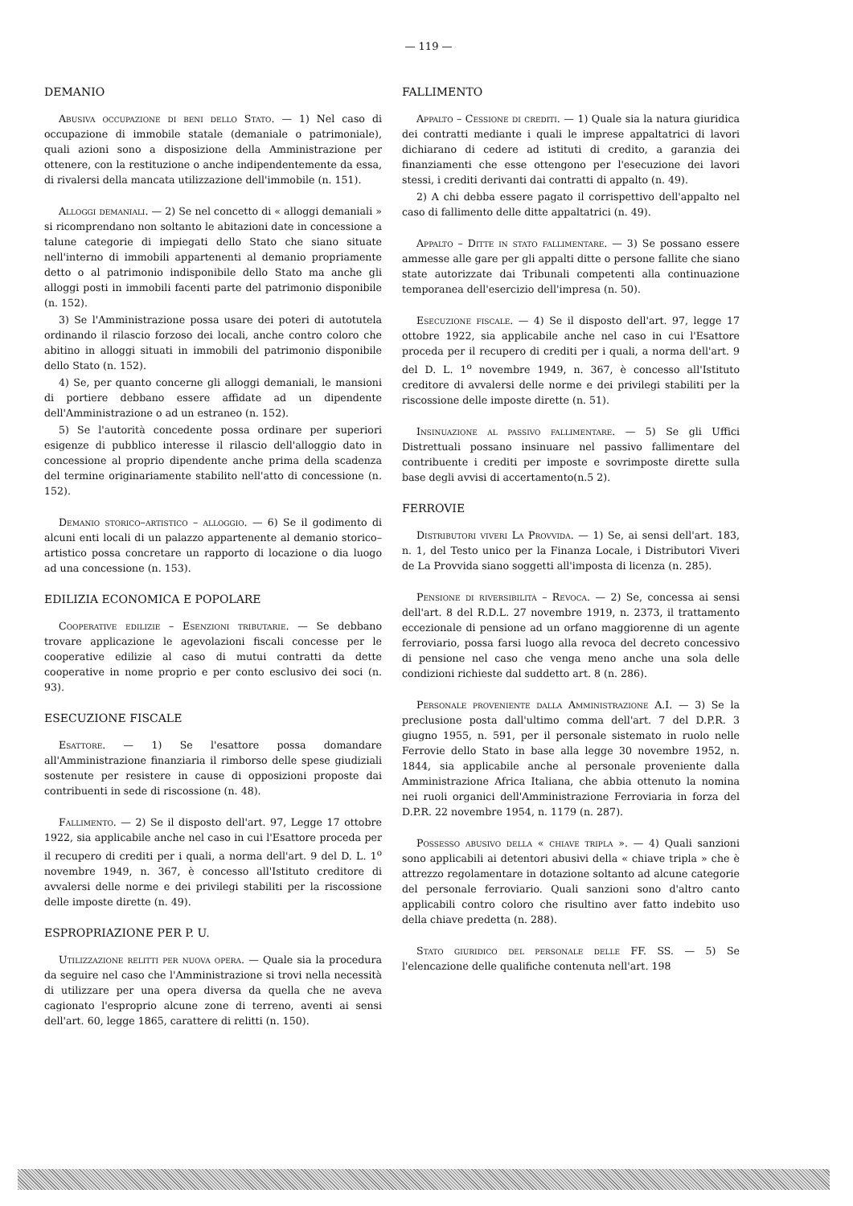— 119 —
DEMANIO
Abusiva occupazione di beni dello Stato. — 1) Nel caso di occupazione di immobile statale (demaniale o patrimoniale), quali azioni sono a disposizione della Amministrazione per ottenere, con la restituzione o anche indipendentemente da essa, di rivalersi della mancata utilizzazione dell'immobile (n. 151).
Alloggi demaniali. — 2) Se nel concetto di « alloggi demaniali » si ricomprendano non soltanto le abitazioni date in concessione a talune categorie di impiegati dello Stato che siano situate nell'interno di immobili appartenenti al demanio propriamente detto o al patrimonio indisponibile dello Stato ma anche gli alloggi posti in immobili facenti parte del patrimonio disponibile (n. 152).
3) Se l'Amministrazione possa usare dei poteri di autotutela ordinando il rilascio forzoso dei locali, anche contro coloro che abitino in alloggi situati in immobili del patrimonio disponibile dello Stato (n. 152).
4) Se, per quanto concerne gli alloggi demaniali, le mansioni di portiere debbano essere affidate ad un dipendente dell'Amministrazione o ad un estraneo (n. 152).
5) Se l'autorità concedente possa ordinare per superiori esigenze di pubblico interesse il rilascio dell'alloggio dato in concessione al proprio dipendente anche prima della scadenza del termine originariamente stabilito nell'atto di concessione (n. 152).
Demanio storico–artistico – alloggio. — 6) Se il godimento di alcuni enti locali di un palazzo appartenente al demanio storico–artistico possa concretare un rapporto di locazione o dia luogo ad una concessione (n. 153).
EDILIZIA ECONOMICA E POPOLARE
Cooperative edilizie – Esenzioni tributarie. — Se debbano trovare applicazione le agevolazioni fiscali concesse per le cooperative edilizie al caso di mutui contratti da dette cooperative in nome proprio e per conto esclusivo dei soci (n. 93).
ESECUZIONE FISCALE
Esattore. — 1) Se l'esattore possa domandare all'Amministrazione finanziaria il rimborso delle spese giudiziali sostenute per resistere in cause di opposizioni proposte dai contribuenti in sede di riscossione (n. 48).
Fallimento. — 2) Se il disposto dell'art. 97, Legge 17 ottobre 1922, sia applicabile anche nel caso in cui l'Esattore proceda per il recupero di crediti per i quali, a norma dell'art. 9 del D. L. 1<sup>o</sup> novembre 1949, n. 367, è concesso all'Istituto creditore di avvalersi delle norme e dei privilegi stabiliti per la riscossione delle imposte dirette (n. 49).
ESPROPRIAZIONE PER P. U.
Utilizzazione relitti per nuova opera. — Quale sia la procedura da seguire nel caso che l'Amministrazione si trovi nella necessità di utilizzare per una opera diversa da quella che ne aveva cagionato l'esproprio alcune zone di terreno, aventi ai sensi dell'art. 60, legge 1865, carattere di relitti (n. 150).
FALLIMENTO
Appalto – Cessione di crediti. — 1) Quale sia la natura giuridica dei contratti mediante i quali le imprese appaltatrici di lavori dichiarano di cedere ad istituti di credito, a garanzia dei finanziamenti che esse ottengono per l'esecuzione dei lavori stessi, i crediti derivanti dai contratti di appalto (n. 49).
2) A chi debba essere pagato il corrispettivo dell'appalto nel caso di fallimento delle ditte appaltatrici (n. 49).
Appalto – Ditte in stato fallimentare. — 3) Se possano essere ammesse alle gare per gli appalti ditte o persone fallite che siano state autorizzate dai Tribunali competenti alla continuazione temporanea dell'esercizio dell'impresa (n. 50).
Esecuzione fiscale. — 4) Se il disposto dell'art. 97, legge 17 ottobre 1922, sia applicabile anche nel caso in cui l'Esattore proceda per il recupero di crediti per i quali, a norma dell'art. 9 del D. L. 1<sup>o</sup> novembre 1949, n. 367, è concesso all'Istituto creditore di avvalersi delle norme e dei privilegi stabiliti per la riscossione delle imposte dirette (n. 51).
Insinuazione al passivo fallimentare. — 5) Se gli Uffici Distrettuali possano insinuare nel passivo fallimentare del contribuente i crediti per imposte e sovrimposte dirette sulla base degli avvisi di accertamento(n.5 2).
FERROVIE
Distributori viveri La Provvida. — 1) Se, ai sensi dell'art. 183, n. 1, del Testo unico per la Finanza Locale, i Distributori Viveri de La Provvida siano soggetti all'imposta di licenza (n. 285).
Pensione di riversibilità – Revoca. — 2) Se, concessa ai sensi dell'art. 8 del R.D.L. 27 novembre 1919, n. 2373, il trattamento eccezionale di pensione ad un orfano maggiorenne di un agente ferroviario, possa farsi luogo alla revoca del decreto concessivo di pensione nel caso che venga meno anche una sola delle condizioni richieste dal suddetto art. 8 (n. 286).
Personale proveniente dalla Amministrazione A.I. — 3) Se la preclusione posta dall'ultimo comma dell'art. 7 del D.P.R. 3 giugno 1955, n. 591, per il personale sistemato in ruolo nelle Ferrovie dello Stato in base alla legge 30 novembre 1952, n. 1844, sia applicabile anche al personale proveniente dalla Amministrazione Africa Italiana, che abbia ottenuto la nomina nei ruoli organici dell'Amministrazione Ferroviaria in forza del D.P.R. 22 novembre 1954, n. 1179 (n. 287).
Possesso abusivo della « chiave tripla ». — 4) Quali sanzioni sono applicabili ai detentori abusivi della « chiave tripla » che è attrezzo regolamentare in dotazione soltanto ad alcune categorie del personale ferroviario. Quali sanzioni sono d'altro canto applicabili contro coloro che risultino aver fatto indebito uso della chiave predetta (n. 288).
Stato giuridico del personale delle FF. SS. — 5) Se l'elencazione delle qualifiche contenuta nell'art. 198